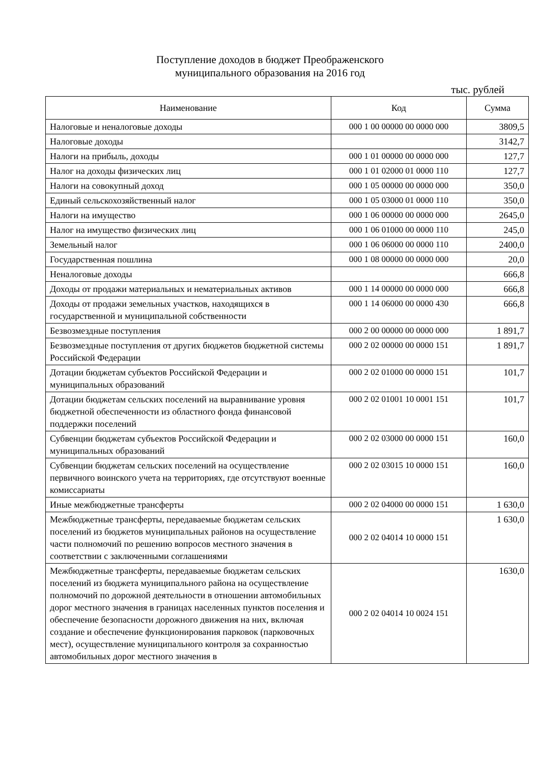Поступление доходов в бюджет Преображенского
муниципального образования на 2016 год
тыс. рублей
| Наименование | Код | Сумма |
| --- | --- | --- |
| Налоговые и неналоговые доходы | 000 1 00 00000 00 0000 000 | 3809,5 |
| Налоговые доходы | | 3142,7 |
| Налоги на прибыль, доходы | 000 1 01 00000 00 0000 000 | 127,7 |
| Налог на доходы физических лиц | 000 1 01 02000 01 0000 110 | 127,7 |
| Налоги на совокупный доход | 000 1 05 00000 00 0000 000 | 350,0 |
| Единый сельскохозяйственный налог | 000 1 05 03000 01 0000 110 | 350,0 |
| Налоги на имущество | 000 1 06 00000 00 0000 000 | 2645,0 |
| Налог на имущество физических лиц | 000 1 06 01000 00 0000 110 | 245,0 |
| Земельный налог | 000 1 06 06000 00 0000 110 | 2400,0 |
| Государственная пошлина | 000 1 08 00000 00 0000 000 | 20,0 |
| Неналоговые доходы | | 666,8 |
| Доходы от продажи материальных и нематериальных активов | 000 1 14 00000 00 0000 000 | 666,8 |
| Доходы от продажи земельных участков, находящихся в государственной и муниципальной собственности | 000 1 14 06000 00 0000 430 | 666,8 |
| Безвозмездные поступления | 000 2 00 00000 00 0000 000 | 1 891,7 |
| Безвозмездные поступления от других бюджетов бюджетной системы Российской Федерации | 000 2 02 00000 00 0000 151 | 1 891,7 |
| Дотации бюджетам субъектов Российской Федерации и муниципальных образований | 000 2 02 01000 00 0000 151 | 101,7 |
| Дотации бюджетам сельских поселений на выравнивание уровня бюджетной обеспеченности из областного фонда финансовой поддержки поселений | 000 2 02 01001 10 0001 151 | 101,7 |
| Субвенции бюджетам субъектов Российской Федерации и муниципальных образований | 000 2 02 03000 00 0000 151 | 160,0 |
| Субвенции бюджетам сельских поселений на осуществление первичного воинского учета на территориях, где отсутствуют военные комиссариаты | 000 2 02 03015 10 0000 151 | 160,0 |
| Иные межбюджетные трансферты | 000 2 02 04000 00 0000 151 | 1 630,0 |
| Межбюджетные трансферты, передаваемые бюджетам сельских поселений из бюджетов муниципальных районов на осуществление части полномочий по решению вопросов местного значения в соответствии с заключенными соглашениями | 000 2 02 04014 10 0000 151 | 1 630,0 |
| Межбюджетные трансферты, передаваемые бюджетам сельских поселений из бюджета муниципального района на осуществление полномочий по дорожной деятельности в отношении автомобильных дорог местного значения в границах населенных пунктов поселения и обеспечение безопасности дорожного движения на них, включая создание и обеспечение функционирования парковок (парковочных мест), осуществление муниципального контроля за сохранностью автомобильных дорог местного значения в | 000 2 02 04014 10 0024 151 | 1630,0 |